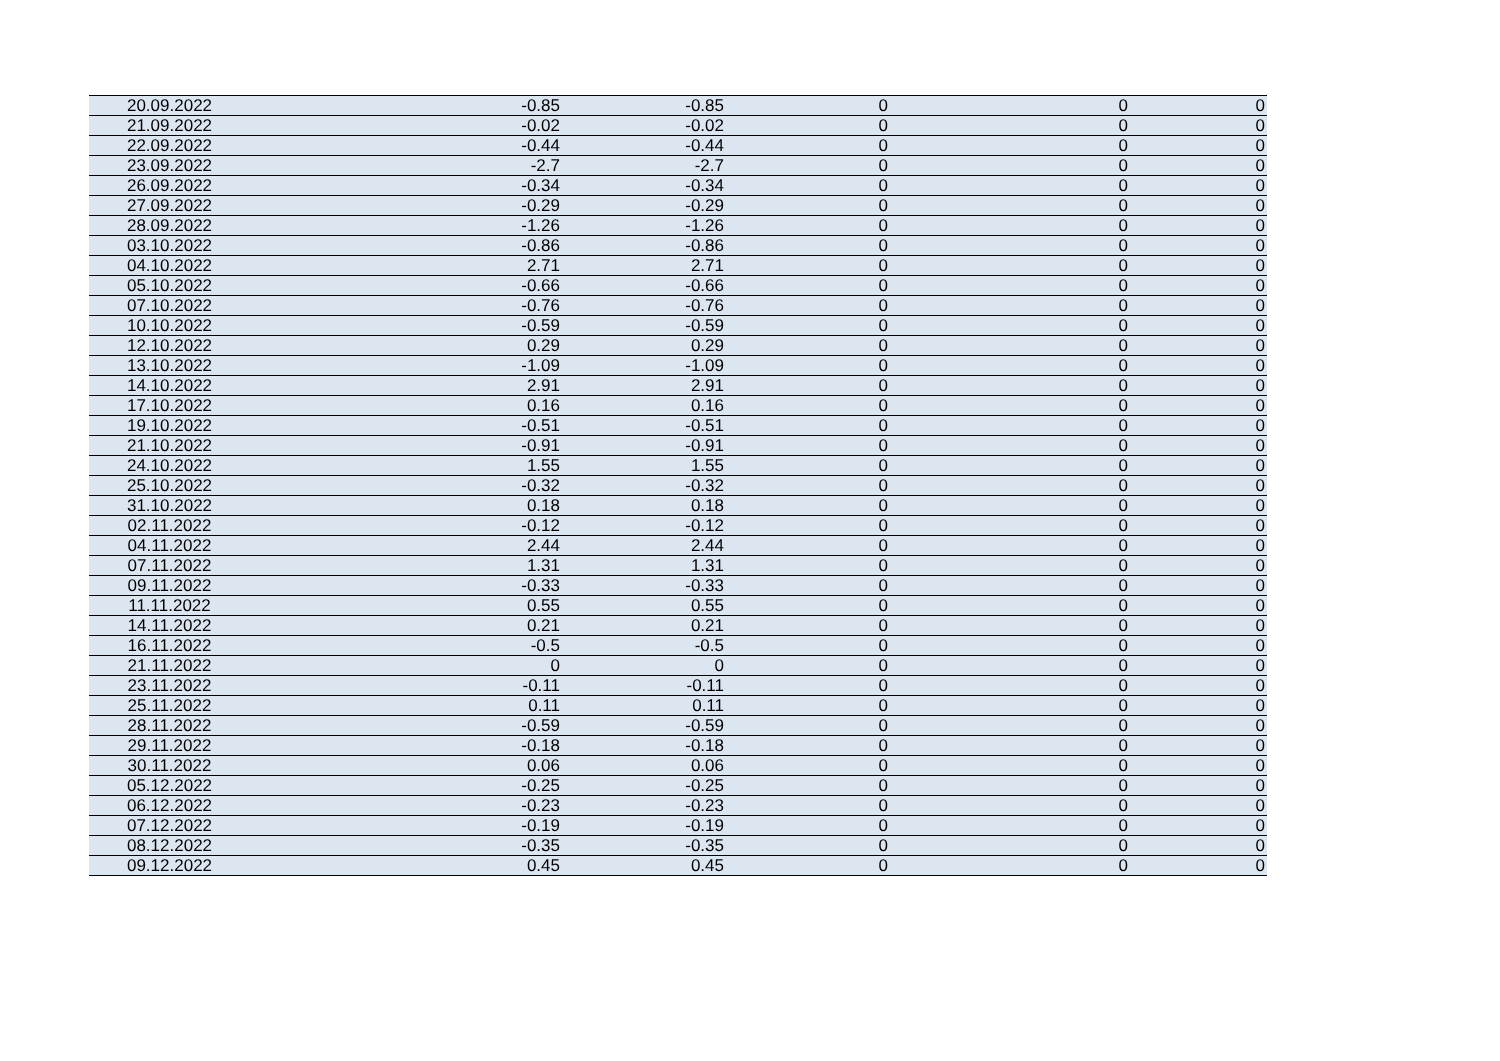| 20.09.2022 | -0.85 | -0.85 | 0 | 0 | 0 |
| 21.09.2022 | -0.02 | -0.02 | 0 | 0 | 0 |
| 22.09.2022 | -0.44 | -0.44 | 0 | 0 | 0 |
| 23.09.2022 | -2.7 | -2.7 | 0 | 0 | 0 |
| 26.09.2022 | -0.34 | -0.34 | 0 | 0 | 0 |
| 27.09.2022 | -0.29 | -0.29 | 0 | 0 | 0 |
| 28.09.2022 | -1.26 | -1.26 | 0 | 0 | 0 |
| 03.10.2022 | -0.86 | -0.86 | 0 | 0 | 0 |
| 04.10.2022 | 2.71 | 2.71 | 0 | 0 | 0 |
| 05.10.2022 | -0.66 | -0.66 | 0 | 0 | 0 |
| 07.10.2022 | -0.76 | -0.76 | 0 | 0 | 0 |
| 10.10.2022 | -0.59 | -0.59 | 0 | 0 | 0 |
| 12.10.2022 | 0.29 | 0.29 | 0 | 0 | 0 |
| 13.10.2022 | -1.09 | -1.09 | 0 | 0 | 0 |
| 14.10.2022 | 2.91 | 2.91 | 0 | 0 | 0 |
| 17.10.2022 | 0.16 | 0.16 | 0 | 0 | 0 |
| 19.10.2022 | -0.51 | -0.51 | 0 | 0 | 0 |
| 21.10.2022 | -0.91 | -0.91 | 0 | 0 | 0 |
| 24.10.2022 | 1.55 | 1.55 | 0 | 0 | 0 |
| 25.10.2022 | -0.32 | -0.32 | 0 | 0 | 0 |
| 31.10.2022 | 0.18 | 0.18 | 0 | 0 | 0 |
| 02.11.2022 | -0.12 | -0.12 | 0 | 0 | 0 |
| 04.11.2022 | 2.44 | 2.44 | 0 | 0 | 0 |
| 07.11.2022 | 1.31 | 1.31 | 0 | 0 | 0 |
| 09.11.2022 | -0.33 | -0.33 | 0 | 0 | 0 |
| 11.11.2022 | 0.55 | 0.55 | 0 | 0 | 0 |
| 14.11.2022 | 0.21 | 0.21 | 0 | 0 | 0 |
| 16.11.2022 | -0.5 | -0.5 | 0 | 0 | 0 |
| 21.11.2022 | 0 | 0 | 0 | 0 | 0 |
| 23.11.2022 | -0.11 | -0.11 | 0 | 0 | 0 |
| 25.11.2022 | 0.11 | 0.11 | 0 | 0 | 0 |
| 28.11.2022 | -0.59 | -0.59 | 0 | 0 | 0 |
| 29.11.2022 | -0.18 | -0.18 | 0 | 0 | 0 |
| 30.11.2022 | 0.06 | 0.06 | 0 | 0 | 0 |
| 05.12.2022 | -0.25 | -0.25 | 0 | 0 | 0 |
| 06.12.2022 | -0.23 | -0.23 | 0 | 0 | 0 |
| 07.12.2022 | -0.19 | -0.19 | 0 | 0 | 0 |
| 08.12.2022 | -0.35 | -0.35 | 0 | 0 | 0 |
| 09.12.2022 | 0.45 | 0.45 | 0 | 0 | 0 |